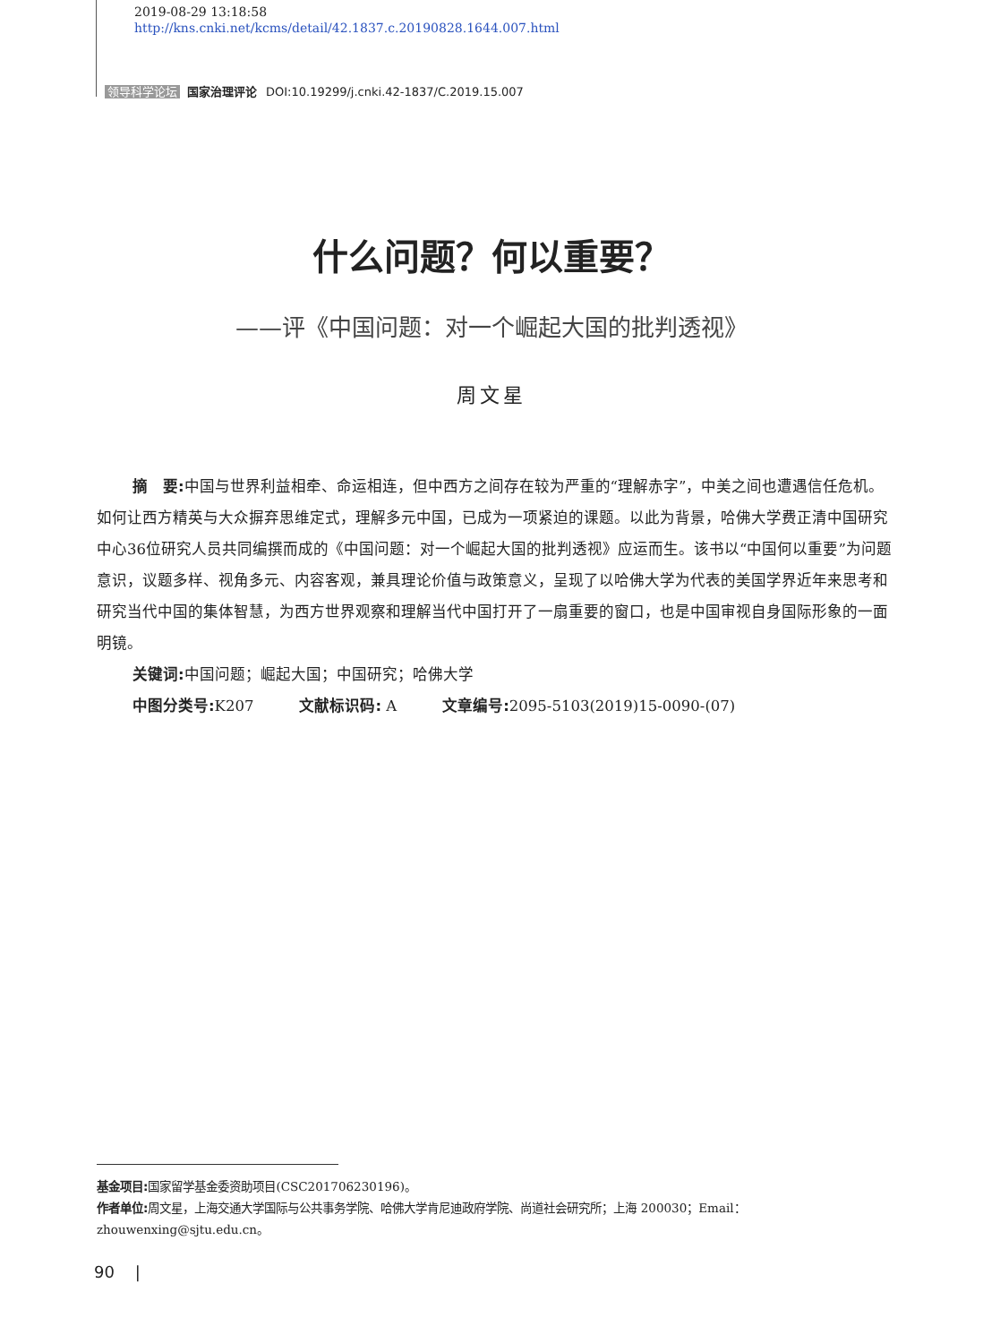2019-08-29 13:18:58
http://kns.cnki.net/kcms/detail/42.1837.c.20190828.1644.007.html
领导科学论坛 国家治理评论 DOI:10.19299/j.cnki.42-1837/C.2019.15.007
什么问题？何以重要？
——评《中国问题：对一个崛起大国的批判透视》
周文星
摘　要: 中国与世界利益相牵、命运相连，但中西方之间存在较为严重的“理解赤字”，中美之间也遭遇信任危机。如何让西方精英与大众摒弃思维定式，理解多元中国，已成为一项紧迫的课题。以此为背景，哈佛大学费正清中国研究中心36位研究人员共同编撰而成的《中国问题：对一个崛起大国的批判透视》应运而生。该书以“中国何以重要”为问题意识，议题多样、视角多元、内容客观，兼具理论价值与政策意义，呈现了以哈佛大学为代表的美国学界近年来思考和研究当代中国的集体智慧，为西方世界观察和理解当代中国打开了一扇重要的窗口，也是中国审视自身国际形象的一面明镜。
关键词: 中国问题；崛起大国；中国研究；哈佛大学
中图分类号: K207　　　文献标识码: A　　　文章编号: 2095-5103(2019)15-0090-(07)
基金项目: 国家留学基金委资助项目(CSC201706230196)。
作者单位: 周文星，上海交通大学国际与公共事务学院、哈佛大学肯尼迪政府学院、尚道社会研究所；上海 200030；Email：zhouwenxing@sjtu.edu.cn。
90 |